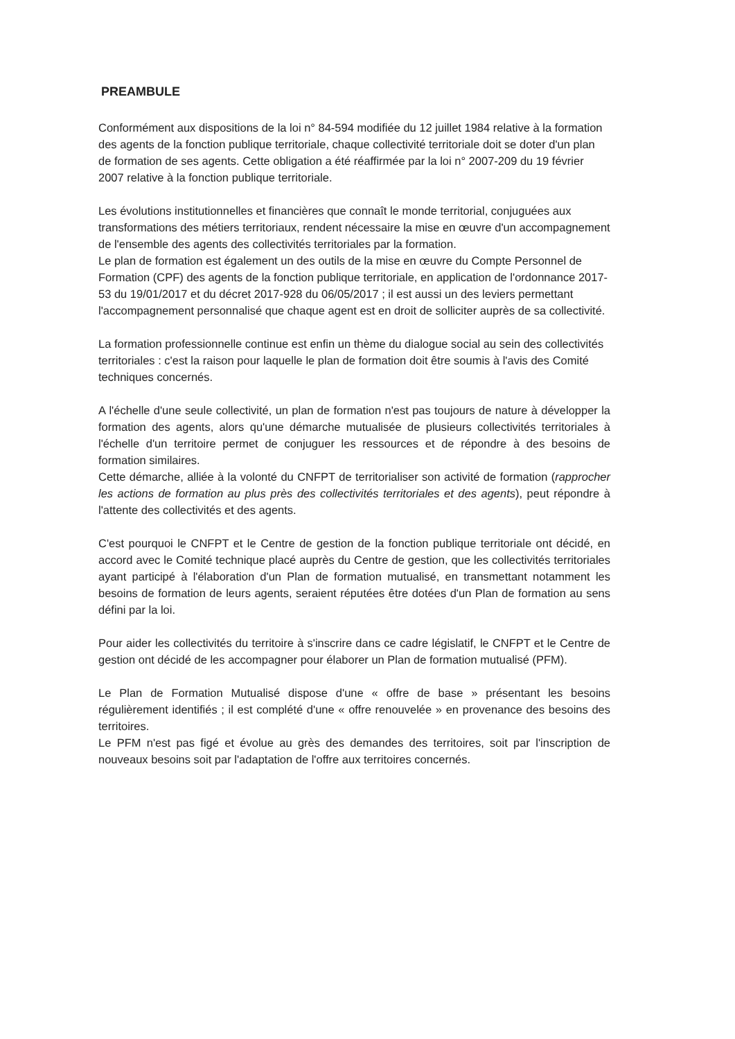PREAMBULE
Conformément aux dispositions de la loi n° 84-594 modifiée du 12 juillet 1984 relative à la formation des agents de la fonction publique territoriale, chaque collectivité territoriale doit se doter d'un plan de formation de ses agents. Cette obligation a été réaffirmée par la loi n° 2007-209 du 19 février 2007 relative à la fonction publique territoriale.
Les évolutions institutionnelles et financières que connaît le monde territorial, conjuguées aux transformations des métiers territoriaux, rendent nécessaire la mise en œuvre d'un accompagnement de l'ensemble des agents des collectivités territoriales par la formation.
Le plan de formation est également un des outils de la mise en œuvre du Compte Personnel de Formation (CPF) des agents de la fonction publique territoriale, en application de l'ordonnance 2017-53 du 19/01/2017 et du décret 2017-928 du 06/05/2017 ; il est aussi un des leviers permettant l'accompagnement personnalisé que chaque agent est en droit de solliciter auprès de sa collectivité.
La formation professionnelle continue est enfin un thème du dialogue social au sein des collectivités territoriales : c'est la raison pour laquelle le plan de formation doit être soumis à l'avis des Comité techniques concernés.
A l'échelle d'une seule collectivité, un plan de formation n'est pas toujours de nature à développer la formation des agents, alors qu'une démarche mutualisée de plusieurs collectivités territoriales à l'échelle d'un territoire permet de conjuguer les ressources et de répondre à des besoins de formation similaires.
Cette démarche, alliée à la volonté du CNFPT de territorialiser son activité de formation (rapprocher les actions de formation au plus près des collectivités territoriales et des agents), peut répondre à l'attente des collectivités et des agents.
C'est pourquoi le CNFPT et le Centre de gestion de la fonction publique territoriale ont décidé, en accord avec le Comité technique placé auprès du Centre de gestion, que les collectivités territoriales ayant participé à l'élaboration d'un Plan de formation mutualisé, en transmettant notamment les besoins de formation de leurs agents, seraient réputées être dotées d'un Plan de formation au sens défini par la loi.
Pour aider les collectivités du territoire à s'inscrire dans ce cadre législatif, le CNFPT et le Centre de gestion ont décidé de les accompagner pour élaborer un Plan de formation mutualisé (PFM).
Le Plan de Formation Mutualisé dispose d'une « offre de base » présentant les besoins régulièrement identifiés ; il est complété d'une « offre renouvelée » en provenance des besoins des territoires.
Le PFM n'est pas figé et évolue au grès des demandes des territoires, soit par l'inscription de nouveaux besoins soit par l'adaptation de l'offre aux territoires concernés.